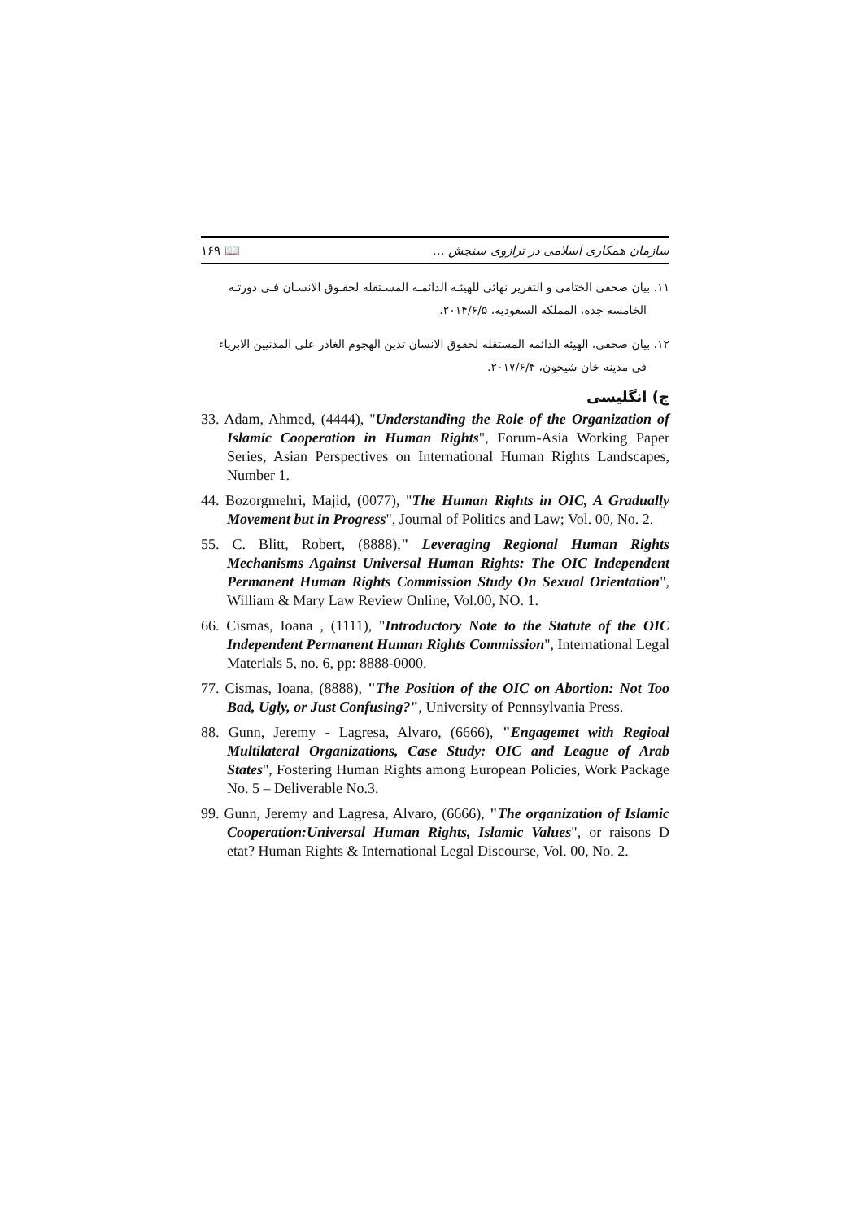سازمان همکاری اسلامی در ترازوی سنجش … 📖 ۱۶۹
۱۱. بیان صحفی الختامی و التقریر نهائی للهیئـه الدائمـه المسـتقله لحقـوق الانسـان فـی دورتـه الخامسه جده، المملکه السعودیه، ۲۰۱۴/۶/۵.
۱۲. بیان صحفی، الهیئه الدائمه المستقله لحقوق الانسان تدین الهجوم الغادر علی المدنیین الابریاء فی مدینه خان شیخون، ۲۰۱۷/۶/۴.
ج) انگلیسی
33. Adam, Ahmed, (4444), "Understanding the Role of the Organization of Islamic Cooperation in Human Rights", Forum-Asia Working Paper Series, Asian Perspectives on International Human Rights Landscapes, Number 1.
44. Bozorgmehri, Majid, (0077), "The Human Rights in OIC, A Gradually Movement but in Progress", Journal of Politics and Law; Vol. 00, No. 2.
55. C. Blitt, Robert, (8888)," Leveraging Regional Human Rights Mechanisms Against Universal Human Rights: The OIC Independent Permanent Human Rights Commission Study On Sexual Orientation", William & Mary Law Review Online, Vol.00, NO. 1.
66. Cismas, Ioana , (1111), "Introductory Note to the Statute of the OIC Independent Permanent Human Rights Commission", International Legal Materials 5, no. 6, pp: 8888-0000.
77. Cismas, Ioana, (8888), "The Position of the OIC on Abortion: Not Too Bad, Ugly, or Just Confusing?", University of Pennsylvania Press.
88. Gunn, Jeremy - Lagresa, Alvaro, (6666), "Engagemet with Regioal Multilateral Organizations, Case Study: OIC and League of Arab States", Fostering Human Rights among European Policies, Work Package No. 5 – Deliverable No.3.
99. Gunn, Jeremy and Lagresa, Alvaro, (6666), "The organization of Islamic Cooperation:Universal Human Rights, Islamic Values", or raisons D etat? Human Rights & International Legal Discourse, Vol. 00, No. 2.